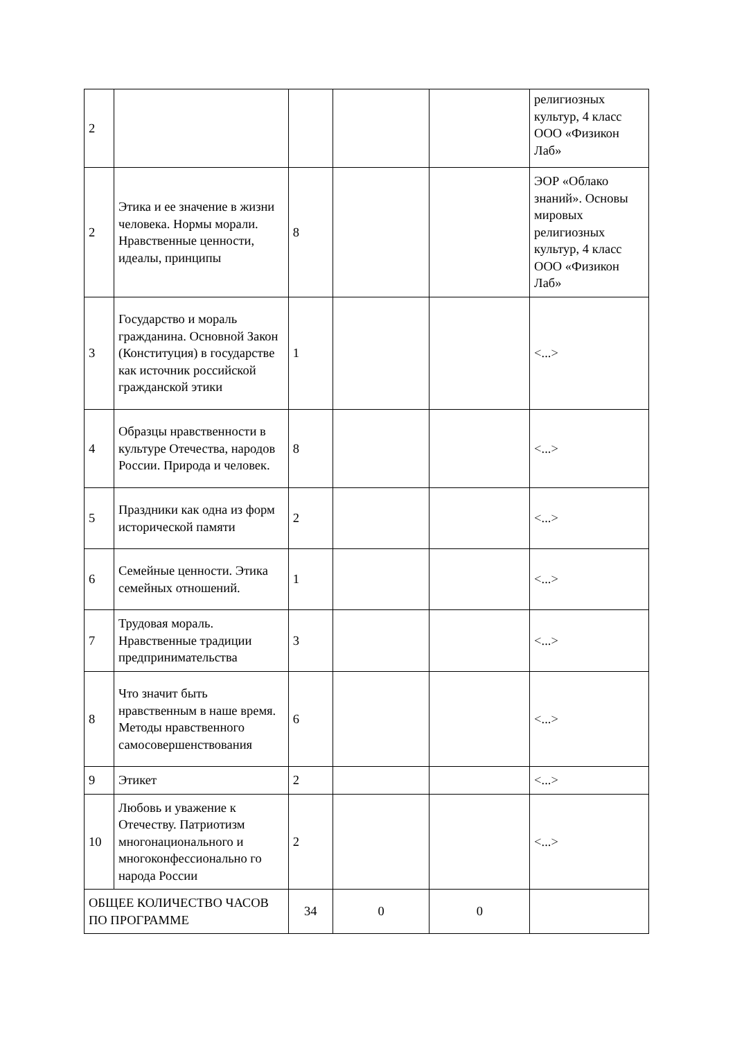| 2 | | | | | религиозных культур, 4 класс ООО «Физикон Лаб» |
| 2 | Этика и ее значение в жизни человека. Нормы морали. Нравственные ценности, идеалы, принципы | 8 | | | ЭОР «Облако знаний». Основы мировых религиозных культур, 4 класс ООО «Физикон Лаб» |
| 3 | Государство и мораль гражданина. Основной Закон (Конституция) в государстве как источник российской гражданской этики | 1 | | | <...> |
| 4 | Образцы нравственности в культуре Отечества, народов России. Природа и человек. | 8 | | | <...> |
| 5 | Праздники как одна из форм исторической памяти | 2 | | | <...> |
| 6 | Семейные ценности. Этика семейных отношений. | 1 | | | <...> |
| 7 | Трудовая мораль. Нравственные традиции предпринимательства | 3 | | | <...> |
| 8 | Что значит быть нравственным в наше время. Методы нравственного самосовершенствования | 6 | | | <...> |
| 9 | Этикет | 2 | | | <...> |
| 10 | Любовь и уважение к Отечеству. Патриотизм многонационального и многоконфессионально го народа России | 2 | | | <...> |
| ОБЩЕЕ КОЛИЧЕСТВО ЧАСОВ ПО ПРОГРАММЕ | | 34 | 0 | 0 | |